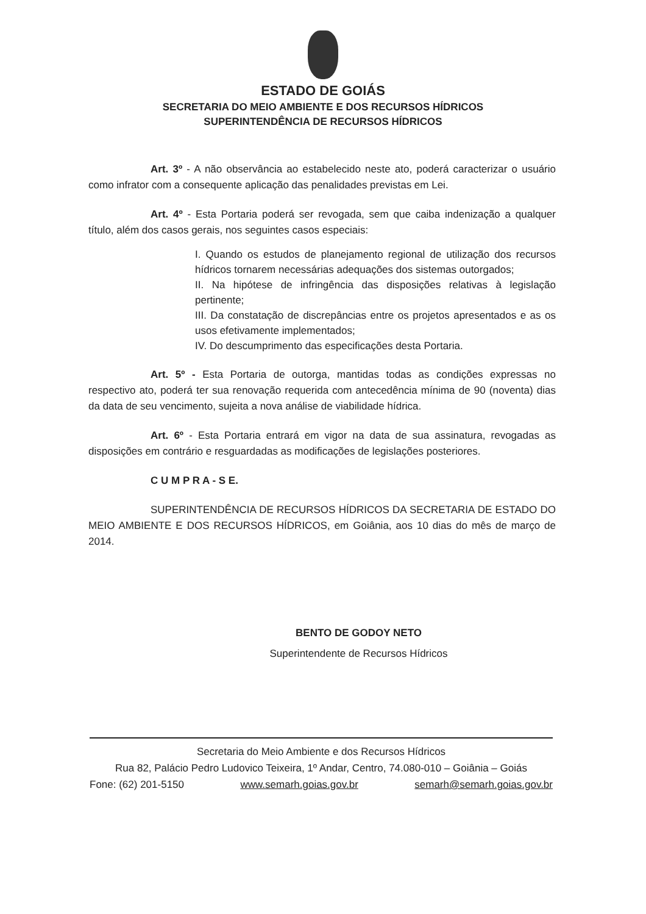ESTADO DE GOIÁS
SECRETARIA DO MEIO AMBIENTE E DOS RECURSOS HÍDRICOS
SUPERINTENDÊNCIA DE RECURSOS HÍDRICOS
Art. 3º - A não observância ao estabelecido neste ato, poderá caracterizar o usuário como infrator com a consequente aplicação das penalidades previstas em Lei.
Art. 4º - Esta Portaria poderá ser revogada, sem que caiba indenização a qualquer título, além dos casos gerais, nos seguintes casos especiais:
I. Quando os estudos de planejamento regional de utilização dos recursos hídricos tornarem necessárias adequações dos sistemas outorgados;
II. Na hipótese de infringência das disposições relativas à legislação pertinente;
III. Da constatação de discrepâncias entre os projetos apresentados e as os usos efetivamente implementados;
IV. Do descumprimento das especificações desta Portaria.
Art. 5º - Esta Portaria de outorga, mantidas todas as condições expressas no respectivo ato, poderá ter sua renovação requerida com antecedência mínima de 90 (noventa) dias da data de seu vencimento, sujeita a nova análise de viabilidade hídrica.
Art. 6º - Esta Portaria entrará em vigor na data de sua assinatura, revogadas as disposições em contrário e resguardadas as modificações de legislações posteriores.
C U M P R A - S E.
SUPERINTENDÊNCIA DE RECURSOS HÍDRICOS DA SECRETARIA DE ESTADO DO MEIO AMBIENTE E DOS RECURSOS HÍDRICOS, em Goiânia, aos 10 dias do mês de março de 2014.
BENTO DE GODOY NETO
Superintendente de Recursos Hídricos
Secretaria do Meio Ambiente e dos Recursos Hídricos
Rua 82, Palácio Pedro Ludovico Teixeira, 1º Andar, Centro, 74.080-010 – Goiânia – Goiás
Fone: (62) 201-5150 www.semarh.goias.gov.br semarh@semarh.goias.gov.br